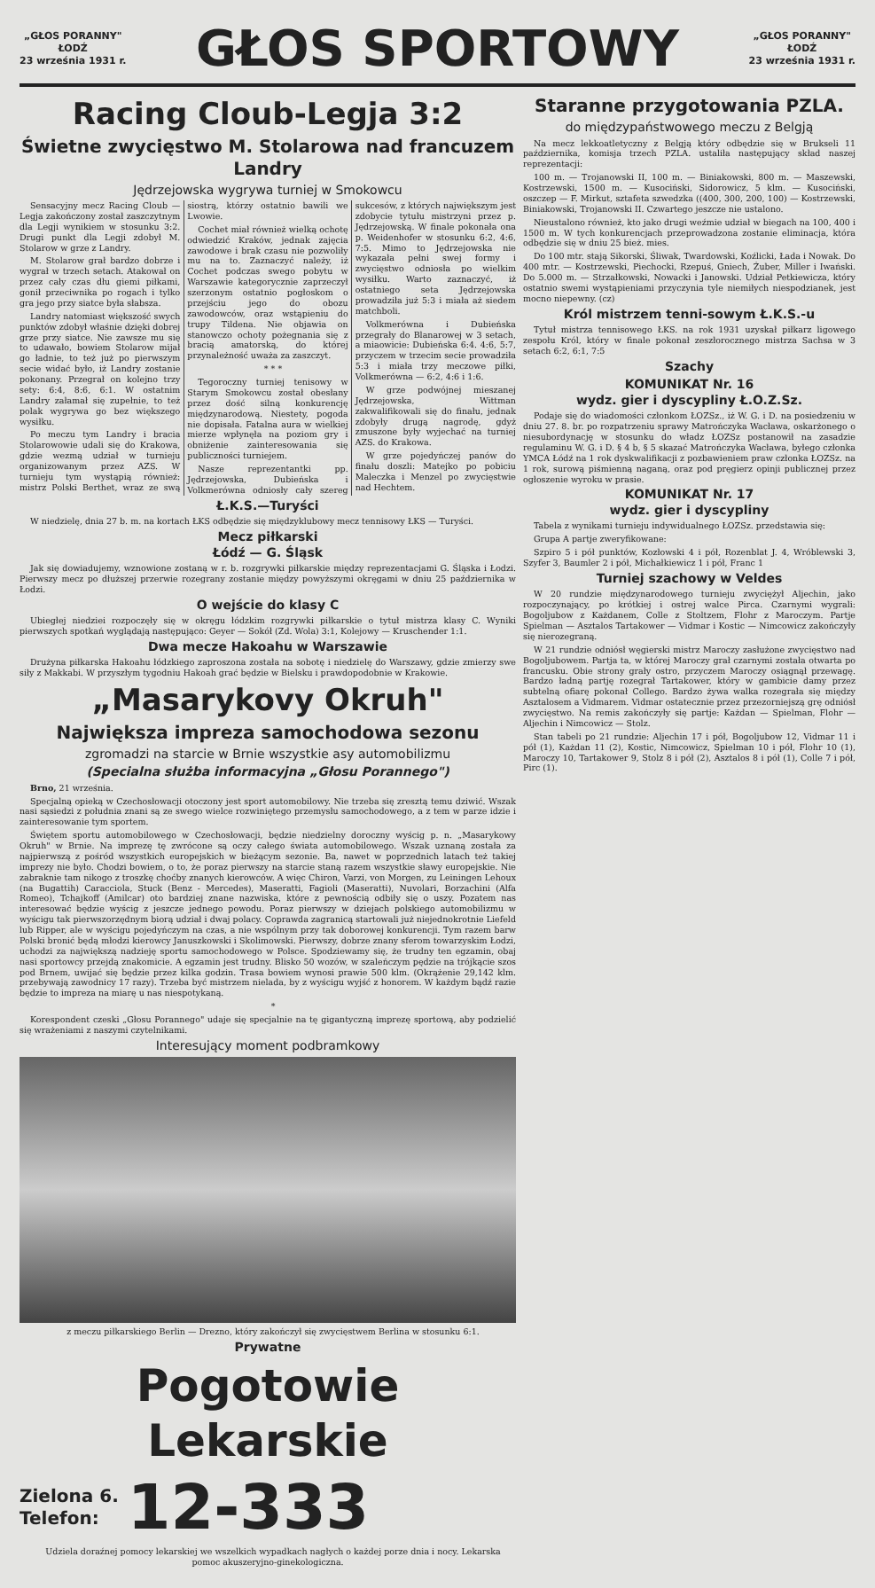„GŁOS PORANNY"
ŁODŹ
23 września 1931 r.
GŁOS SPORTOWY
„GŁOS PORANNY"
ŁODŹ
23 września 1931 r.
Racing Cloub-Legja 3:2
Świetne zwycięstwo M. Stolarowa nad francuzem Landry
Jędrzejowska wygrywa turniej w Smokowcu
Sensacyjny mecz Racing Cloub — Legja zakończony został zaszczytnym dla Legji wynikiem w stosunku 3:2. Drugi punkt dla Legji zdobył M. Stolarow w grze z Landry.
M. Stolarow grał bardzo dobrze i wygrał w trzech setach. Atakował on przez cały czas dłu giemi piłkami, gonił przeciwnika po rogach i tylko gra jego przy siatce była słabsza.
Landry natomiast większość swych punktów zdobył właśnie dzięki dobrej grze przy siatce. Nie zawsze mu się to udawało, bowiem Stolarow mijał go ładnie, to też już po pierwszym secie widać było, iż Landry zostanie pokonany. Przegrał on kolejno trzy sety: 6:4, 8:6, 6:1. W ostatnim Landry załamał się zupełnie, to też polak wygrywa go bez większego wysiłku.
Po meczu tym Landry i bracia Stolarowowie udali się do Krakowa, gdzie wezmą udział w turnieju organizowanym przez AZS. W turnieju tym wystąpią również: mistrz Polski Berthet, wraz ze swą siostrą, którzy ostatnio bawili we Lwowie.
Cochet miał również wielką ochotę odwiedzić Kraków, jednak zajęcia zawodowe i brak czasu nie pozwoliły mu na to. Zaznaczyć należy, iż Cochet podczas swego pobytu w Warszawie kategorycznie zaprzeczył szerzonym ostatnio pogłoskom o przejściu jego do obozu zawodowców, oraz wstąpieniu do trupy Tildena. Nie objawia on stanowczo ochoty pożegnania się z bracią amatorską, do której przynależność uważa za zaszczyt.
* * *
Tegoroczny turniej tenisowy w Starym Smokowcu został obesłany przez dość silną konkurencję międzynarodową. Niestety, pogoda nie dopisała. Fatalna aura w wielkiej mierze wpłynęła na poziom gry i obniżenie zainteresowania się publiczności turniejem.
Nasze reprezentantki pp. Jędrzejowska, Dubieńska i Volkmerówna odniosły cały szereg sukcesów, z których największym jest zdobycie tytułu mistrzyni przez p. Jędrzejowską. W finale pokonała ona p. Weidenhofer w stosunku 6:2, 4:6, 7:5. Mimo to Jędrzejowska nie wykazała pełni swej formy i zwycięstwo odniosła po wielkim wysiłku. Warto zaznaczyć, iż ostatniego seta Jędrzejowska prowadziła już 5:3 i miała aż siedem matchboli.
Volkmerówna i Dubieńska przegrały do Blanarowej w 3 setach, a miaowicie: Dubieńska 6:4. 4:6, 5:7, przyczem w trzecim secie prowadziła 5:3 i miała trzy meczowe piłki, Volkmerówna — 6:2, 4:6 i 1:6.
W grze podwójnej mieszanej Jędrzejowska, Wittman zakwalifikowali się do finału, jednak zdobyły drugą nagrodę, gdyż zmuszone były wyjechać na turniej AZS. do Krakowa.
W grze pojedyńczej panów do finału doszli: Matejko po pobiciu Maleczka i Menzel po zwycięstwie nad Hechtem.
Ł.K.S.—Turyści
W niedzielę, dnia 27 b. m. na kortach ŁKS odbędzie się międzyklubowy mecz tennisowy ŁKS — Turyści.
Mecz piłkarski
Łódź — G. Śląsk
Jak się dowiadujemy, wznowione zostaną w r. b. rozgrywki piłkarskie między reprezentacjami G. Śląska i Łodzi. Pierwszy mecz po dłuższej przerwie rozegrany zostanie między powyższymi okręgami w dniu 25 października w Łodzi.
O wejście do klasy C
Ubiegłej niedziei rozpoczęły się w okręgu łódzkim rozgrywki piłkarskie o tytuł mistrza klasy C. Wyniki pierwszych spotkań wyglądają następująco: Geyer — Sokół (Zd. Wola) 3:1, Kolejowy — Kruschender 1:1.
Dwa mecze Hakoahu w Warszawie
Drużyna piłkarska Hakoahu łódzkiego zaproszona została na sobotę i niedzielę do Warszawy, gdzie zmierzy swe siły z Makkabi. W przyszłym tygodniu Hakoah grać będzie w Bielsku i prawdopodobnie w Krakowie.
„Masarykovy Okruh"
Największa impreza samochodowa sezonu
zgromadzi na starcie w Brnie wszystkie asy automobilizmu
(Specialna służba informacyjna „Głosu Porannego")
Brno, 21 września.
Specjalną opieką w Czechosłowacji otoczony jest sport automobilowy. Nie trzeba się zresztą temu dziwić. Wszak nasi sąsiedzi z południa znani są ze swego wielce rozwiniętego przemysłu samochodowego, a z tem w parze idzie i zainteresowanie tym sportem.
Świętem sportu automobilowego w Czechosłowacji, będzie niedzielny doroczny wyścig p. n. „Masarykowy Okruh" w Brnie. Na imprezę tę zwrócone są oczy całego świata automobilowego. Wszak uznaną została za najpierwszą z pośród wszystkich europejskich w bieżącym sezonie. Ba, nawet w poprzednich latach też takiej imprezy nie było. Chodzi bowiem, o to, że poraz pierwszy na starcie staną razem wszystkie sławy europejskie. Nie zabraknie tam nikogo z troszkę choćby znanych kierowców. A więc Chiron, Varzi, von Morgen, zu Leiningen Lehoux (na Bugattih) Caracciola, Stuck (Benz - Mercedes), Maseratti, Fagioli (Maseratti), Nuvolari, Borzachini (Alfa Romeo), Tchajkoff (Amilcar) oto bardziej znane nazwiska, które z pewnością odbiły się o uszy. Pozatem nas interesować będzie wyścig z jeszcze jednego powodu. Poraz pierwszy w dziejach polskiego automobilizmu w wyścigu tak pierwszorzędnym biorą udział i dwaj polacy. Coprawda zagranicą startowali już niejednokrotnie Liefeld lub Ripper, ale w wyścigu pojedyńczym na czas, a nie wspólnym przy tak doborowej konkurencji. Tym razem barw Polski bronić będą młodzi kierowcy Januszkowski i Skolimowski. Pierwszy, dobrze znany sferom towarzyskim Łodzi, uchodzi za największą nadzieję sportu samochodowego w Polsce. Spodziewamy się, że trudny ten egzamin, obaj nasi sportowcy przejdą znakomicie. A egzamin jest trudny. Blisko 50 wozów, w szaleńczym pędzie na trójkącie szos pod Brnem, uwijać się będzie przez kilka godzin. Trasa bowiem wynosi prawie 500 klm. (Okrążenie 29,142 klm. przebywają zawodnicy 17 razy). Trzeba być mistrzem nielada, by z wyścigu wyjść z honorem. W każdym bądź razie będzie to impreza na miarę u nas niespotykaną.
*
Korespondent czeski „Głosu Porannego" udaje się specjalnie na tę gigantyczną imprezę sportową, aby podzielić się wrażeniami z naszymi czytelnikami.
Interesujący moment podbramkowy
z meczu piłkarskiego Berlin — Drezno, który zakończył się zwycięstwem Berlina w stosunku 6:1.
Prywatne
Pogotowie Lekarskie
Zielona 6.
Telefon:
12-333
Udziela doraźnej pomocy lekarskiej we wszelkich wypadkach nagłych o każdej porze dnia i nocy. Lekarska pomoc akuszeryjno-ginekologiczna.
Staranne przygotowania PZLA.
do międzypaństwowego meczu z Belgją
Na mecz lekkoatletyczny z Belgją który odbędzie się w Brukseli 11 października, komisja trzech PZLA. ustaliła następujący skład naszej reprezentacji:
100 m. — Trojanowski II, 100 m. — Biniakowski, 800 m. — Maszewski, Kostrzewski, 1500 m. — Kusociński, Sidorowicz, 5 klm. — Kusociński, oszczep — F. Mirkut, sztafeta szwedzka ((400, 300, 200, 100) — Kostrzewski, Biniakowski, Trojanowski II. Czwartego jeszcze nie ustalono.
Nieustalono również, kto jako drugi weźmie udział w biegach na 100, 400 i 1500 m. W tych konkurencjach przeprowadzona zostanie eliminacja, która odbędzie się w dniu 25 bież. mies.
Do 100 mtr. stają Sikorski, Śliwak, Twardowski, Koźlicki, Łada i Nowak. Do 400 mtr. — Kostrzewski, Piechocki, Rzepuś, Gniech, Żuber, Miller i Iwański. Do 5.000 m. — Strzałkowski, Nowacki i Janowski. Udział Petkiewicza, który ostatnio swemi wystąpieniami przyczynia tyle niemiłych niespodzianek, jest mocno niepewny. (cz)
Król mistrzem tenni-sowym Ł.K.S.-u
Tytuł mistrza tennisowego ŁKS. na rok 1931 uzyskał piłkarz ligowego zespołu Król, który w finale pokonał zeszłorocznego mistrza Sachsa w 3 setach 6:2, 6:1, 7:5
Szachy
KOMUNIKAT Nr. 16
wydz. gier i dyscypliny Ł.O.Z.Sz.
Podaje się do wiadomości członkom ŁOZSz., iż W. G. i D. na posiedzeniu w dniu 27. 8. br. po rozpatrzeniu sprawy Matrończyka Wacława, oskarżonego o niesubordynację w stosunku do władz ŁOZSz postanowił na zasadzie regulaminu W. G. i D. § 4 b, § 5 skazać Matrończyka Wacława, byłego członka YMCA Łódź na 1 rok dyskwalifikacji z pozbawieniem praw członka ŁOZSz. na 1 rok, surową piśmienną naganą, oraz pod pręgierz opinji publicznej przez ogłoszenie wyroku w prasie.
KOMUNIKAT Nr. 17
wydz. gier i dyscypliny
Tabela z wynikami turnieju indywidualnego ŁOZSz. przedstawia się:
Grupa A partje zweryfikowane:
Szpiro 5 i pół punktów, Kozłowski 4 i pół, Rozenblat J. 4, Wróblewski 3, Szyfer 3, Baumler 2 i pół, Michałkiewicz 1 i pół, Franc 1
Turniej szachowy w Veldes
W 20 rundzie międzynarodowego turnieju zwyciężył Aljechin, jako rozpoczynający, po krótkiej i ostrej walce Pirca. Czarnymi wygrali: Bogoljubow z Każdanem, Colle z Stoltzem, Flohr z Maroczym. Partje Spielman — Asztalos Tartakower — Vidmar i Kostic — Nimcowicz zakończyły się nierozegraną.
W 21 rundzie odniósł węgierski mistrz Maroczy zasłużone zwycięstwo nad Bogoljubowem. Partja ta, w której Maroczy grał czarnymi została otwarta po francusku. Obie strony grały ostro, przyczem Maroczy osiągnął przewagę. Bardzo ładną partję rozegrał Tartakower, który w gambicie damy przez subtelną ofiarę pokonał Collego. Bardzo żywa walka rozegrała się między Asztalosem a Vidmarem. Vidmar ostatecznie przez przezorniejszą grę odniósł zwycięstwo. Na remis zakończyły się partje: Każdan — Spielman, Flohr — Aljechin i Nimcowicz — Stolz.
Stan tabeli po 21 rundzie: Aljechin 17 i pół, Bogoljubow 12, Vidmar 11 i pół (1), Każdan 11 (2), Kostic, Nimcowicz, Spielman 10 i pół, Flohr 10 (1), Maroczy 10, Tartakower 9, Stolz 8 i pół (2), Asztalos 8 i pół (1), Colle 7 i pół, Pirc (1).